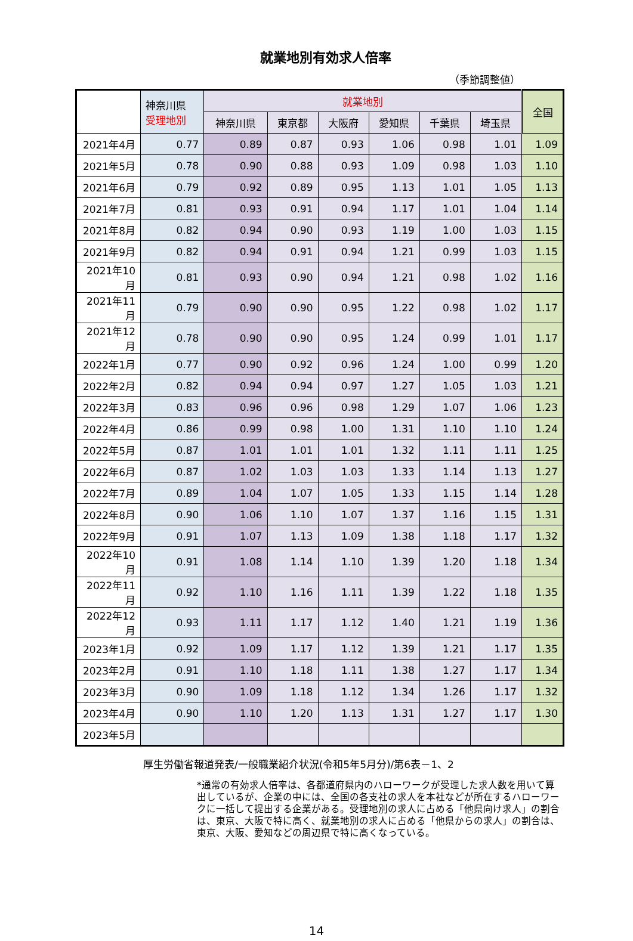就業地別有効求人倍率
（季節調整値）
| | 神奈川県 受理地別 | 就業地別 | | | | | | 全国 |
| --- | --- | --- | --- | --- | --- | --- | --- | --- |
| | | 神奈川県 | 東京都 | 大阪府 | 愛知県 | 千葉県 | 埼玉県 | |
| 2021年4月 | 0.77 | 0.89 | 0.87 | 0.93 | 1.06 | 0.98 | 1.01 | 1.09 |
| 2021年5月 | 0.78 | 0.90 | 0.88 | 0.93 | 1.09 | 0.98 | 1.03 | 1.10 |
| 2021年6月 | 0.79 | 0.92 | 0.89 | 0.95 | 1.13 | 1.01 | 1.05 | 1.13 |
| 2021年7月 | 0.81 | 0.93 | 0.91 | 0.94 | 1.17 | 1.01 | 1.04 | 1.14 |
| 2021年8月 | 0.82 | 0.94 | 0.90 | 0.93 | 1.19 | 1.00 | 1.03 | 1.15 |
| 2021年9月 | 0.82 | 0.94 | 0.91 | 0.94 | 1.21 | 0.99 | 1.03 | 1.15 |
| 2021年10月 | 0.81 | 0.93 | 0.90 | 0.94 | 1.21 | 0.98 | 1.02 | 1.16 |
| 2021年11月 | 0.79 | 0.90 | 0.90 | 0.95 | 1.22 | 0.98 | 1.02 | 1.17 |
| 2021年12月 | 0.78 | 0.90 | 0.90 | 0.95 | 1.24 | 0.99 | 1.01 | 1.17 |
| 2022年1月 | 0.77 | 0.90 | 0.92 | 0.96 | 1.24 | 1.00 | 0.99 | 1.20 |
| 2022年2月 | 0.82 | 0.94 | 0.94 | 0.97 | 1.27 | 1.05 | 1.03 | 1.21 |
| 2022年3月 | 0.83 | 0.96 | 0.96 | 0.98 | 1.29 | 1.07 | 1.06 | 1.23 |
| 2022年4月 | 0.86 | 0.99 | 0.98 | 1.00 | 1.31 | 1.10 | 1.10 | 1.24 |
| 2022年5月 | 0.87 | 1.01 | 1.01 | 1.01 | 1.32 | 1.11 | 1.11 | 1.25 |
| 2022年6月 | 0.87 | 1.02 | 1.03 | 1.03 | 1.33 | 1.14 | 1.13 | 1.27 |
| 2022年7月 | 0.89 | 1.04 | 1.07 | 1.05 | 1.33 | 1.15 | 1.14 | 1.28 |
| 2022年8月 | 0.90 | 1.06 | 1.10 | 1.07 | 1.37 | 1.16 | 1.15 | 1.31 |
| 2022年9月 | 0.91 | 1.07 | 1.13 | 1.09 | 1.38 | 1.18 | 1.17 | 1.32 |
| 2022年10月 | 0.91 | 1.08 | 1.14 | 1.10 | 1.39 | 1.20 | 1.18 | 1.34 |
| 2022年11月 | 0.92 | 1.10 | 1.16 | 1.11 | 1.39 | 1.22 | 1.18 | 1.35 |
| 2022年12月 | 0.93 | 1.11 | 1.17 | 1.12 | 1.40 | 1.21 | 1.19 | 1.36 |
| 2023年1月 | 0.92 | 1.09 | 1.17 | 1.12 | 1.39 | 1.21 | 1.17 | 1.35 |
| 2023年2月 | 0.91 | 1.10 | 1.18 | 1.11 | 1.38 | 1.27 | 1.17 | 1.34 |
| 2023年3月 | 0.90 | 1.09 | 1.18 | 1.12 | 1.34 | 1.26 | 1.17 | 1.32 |
| 2023年4月 | 0.90 | 1.10 | 1.20 | 1.13 | 1.31 | 1.27 | 1.17 | 1.30 |
| 2023年5月 | | | | | | | | |
厚生労働省報道発表/一般職業紹介状況(令和5年5月分)/第6表－1、2
*通常の有効求人倍率は、各都道府県内のハローワークが受理した求人数を用いて算出しているが、企業の中には、全国の各支社の求人を本社などが所在するハローワークに一括して提出する企業がある。受理地別の求人に占める「他県向け求人」の割合は、東京、大阪で特に高く、就業地別の求人に占める「他県からの求人」の割合は、東京、大阪、愛知などの周辺県で特に高くなっている。
14